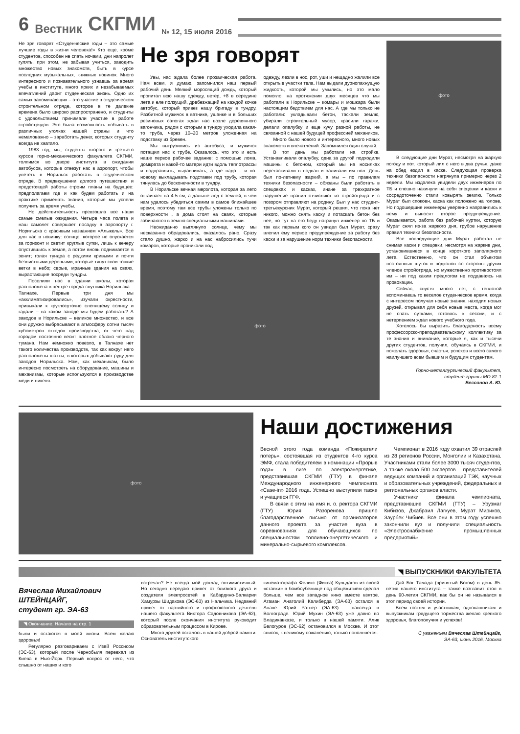6 Вестник СКГМИ № 12, 15 июля 2016
Не зря говорят «Студенческие годы – это самые лучшие годы в жизни человека!» Кто еще, кроме студентов, способен не спать ночами, дни напролет гулять, при этом, не забывая учиться, заводить множество новых знакомств, быть в курсе последних музыкальных, книжных новинок. Много интересного и познавательного узнаешь за время учебы в институте, много ярких и незабываемых впечатлений дарит студенческая жизнь. Одно их самых запоминающих – это участие в студенческом строительном отряде, которое в те далекие времена было широко распространено, и студенты с удовольствием принимали участие в работе стройотрядов. Это была возможность побывать в различных уголках нашей страны и что немаловажно – заработать денег, которых студенту всегда не хватало.
1983 год, мы, студенты второго и третьего курсов горно-механического факультета СКГМИ, толпимся во дворе института в ожидании автобусов, которые отвезут нас в аэропорт, чтобы улететь в Норильск работать в студенческом отряде. В предвкушении долгого путешествия и предстоящей работы строим планы на будущее: предполагаем где и как будем работать и на практике применять знания, которые мы успели получить за время учебы.
Но действительность превзошла все наши самые смелые ожидания. Четыре часа полета и наш самолет совершает посадку в аэропорту г. Норильска с красивым названием «Алыкель». Все для нас в новинку: солнце, которое не опускается за горизонт и светит круглые сутки, лишь к вечеру опустившись к земле, а потом вновь поднимается в зенит; голая тундра с редкими кривыми и почти безлистными деревьями, которые тянут свои тонкие ветки в небо; серые, мрачные здания на сваях, вырастающие посреди тундры.
Поселили нас в здании школы, которая расположена в центре города-спутника Норильска – Талнахе. Первые три дня мы «акклиматизировались», изучали окрестности, привыкали к круглосуточно слепящему солнцу и гадали – на каком заводе мы будем работать? А заводов в Норильске – великое множество, и все они дружно выбрасывают в атмосферу сотни тысяч кубометров отходов производства, от чего над городом постоянно весит плотное облако черного тумана. Нам немножко повезло, в Талнахе нет такого количества производств, так как вокруг него расположены шахты, в которых добывают руду для заводов Норильска. Нам, как механикам, было интересно посмотреть на оборудование, машины и механизмы, которые используются в производстве меди и никеля.
Не зря говорят
Увы, нас ждала более прозаическая работа. Нам всем, я думаю, запомнился наш первый рабочий день. Мелкий моросящий дождь, который пропитал всю нашу одежду, ветер, +8 в середине лета и еле ползущий, дребезжащий на каждой кочке автобус, который привез нашу бригаду в тундру. Разбитной мужичок в ватнике, ушанке и в больших резиновых сапогах ждал нас возле деревянного вагончика, рядом с которым в тундру уходила какая-то труба, через 10–20 метров уложенная на подставку из бревен.
Мы выгрузились из автобуса, и мужичок потащил нас к трубе. Оказалось, что это и есть наше первое рабочее задание: с помощью лома, домкрата и какой-то матери идти вдоль теплотрассы и подправлять, выравнивать, а где надо – и по-новому выкладывать подставки под трубу, которая тянулась до бесконечности в тундру.
В Норильске вечная мерзлота, которая за лето оттаивает на 4-5 см, а дальше лед с землей, в чем нам удалось убедиться самим в самое ближайшее время, поэтому там все трубы уложены только по поверхности , а дома стоят на сваях, которые забиваются в землю специальными машинами.
Неожиданно выглянуло солнце, чему мы несказанно обрадовались, оказалось рано. Сразу стало душно, жарко и на нас набросились тучи комаров, которые проникали под
одежду, лезли в нос, рот, уши и нещадно жалили все открытые участки тела. Нам выдали дурнопахнущую жидкость, которой мы умылись, но это мало помогло, на протяжении двух месяцев что мы работали в Норильске – комары и мошкара были настоящим бедствием для нас. А где мы только не работали: укладывали бетон, таскали землю, убирали строительный мусор, красили гаражи, делали опалубку и еще кучу разной работы, не связанной с нашей будущей профессией механиков.
Много было нового и интересного, много новых знакомств и впечатлений. Запомнился один случай.
В тот день мы работали на стройке. Устанавливали опалубку, одна за другой подходили машины с бетоном, который мы на носилках перетаскивали в подвал и заливали им пол. День был по-летнему жаркий, а мы – по правилам техники безопасности – обязаны были работать в спецовках и касках, иначе за трехкратное нарушение правил отчисляют из стройотряда и с позором отправляют на родину. Был у нас студент-третьекурсник Мурат, который решил, что пока нет никого, можно снять каску и потаскать бетон без нее, но тут на его беду нагрянул инженер по ТБ и так как первым кого он увидел был Мурат, сразу влепил ему первое предупреждение за работу без каски и за нарушение норм техники безопасности.
фото
фото
В следующие дни Мурат, несмотря на жаркую погоду и пот, который лил с него в два ручья, даже на обед ездил в каске. Следующая проверка техники безопасности нагрянула примерно через 2 недели. Мы издалека увидели двух инженеров по ТБ и спешно накинули на себя спецовки и каски и сосредоточенно стали ковырять землю. Только Мурат был спокоен, каска как положено на голове. Но подошедшие инженеры уверенно направились к нему и выносят второе предупреждение. Оказывается, работа без рабочей куртки, которую Мурат снял из-за жаркого дня, грубое нарушение правил техники безопасности.
Все последующие дни Мурат работал не снимая каски и спецовки, несмотря на жаркие дни, установившиеся в конце короткого заполярного лета. Естественно, что он стал объектом постоянных шуток и подколов со стороны других членов стройотряда, но мужественно противостоял им – ни под каким предлогом не поддаваясь на провокации.
Сейчас, спустя много лет, с теплотой вспоминаешь то веселое студенческое время, когда с интересом получал новые знания, находил новых друзей, открывал для себя новые места, когда мог не спать сутками, готовясь к сессии, и с нетерпением ждал нового учебного года.
Хотелось бы выразить благодарность всему профессорско-преподавательскому коллективу за те знания и внимание, которые я, как и тысячи других студентов, получил, обучаясь в СКГМИ, и пожелать здоровья, счастья, успехов и всего самого наилучшего всем бывшим и будущим студентам.
Горно-металлургический факультет,
студент группы МО-81-1
Бессонов А. Ю.
фото
Наши достижения
Весной этого года команда «Пожиратели потерь», состоявшая из студентов 4-го курса ЭМФ, стала победителем в номинации «Прорыв года» в лиге по электроэнергетике, представившая СКГМИ (ГТУ) в финале Международного инженерного чемпионата «Case-in» 2016 года. Успешно выступили также и учащиеся ГГФ.
В связи с этим на имя и. о. ректора СКГМИ (ГТУ) Юрия Разоренова пришло благодарственное письмо от организаторов данного проекта за участие вуза в соревнованиях для обучающихся по специальностям топливно-энергетического и минерально-сырьевого комплексов.
Чемпионат в 2016 году охватил 39 отраслей из 28 регионов России, Монголии и Казахстана. Участниками стали более 3000 тысяч студентов, а также около 500 экспертов – представителей ведущих компаний и организаций ТЭК, научных и образовательных учреждений, федеральных и региональных органов власти.
Участники финала чемпионата, представившие СКГМИ (ГТУ) – Урузмаг Кибизов, Джабраил Лагкуев, Мурат Мириков, Заурбек Чибиев. Все они в этом году успешно закончили вуз и получили специальность «Электроснабжение промышленных предприятий».
◥ ВЫПУСКНИКИ ФАКУЛЬТЕТА
Вячеслав Михайлович ШТЕЙНЦАЙГ,
студент гр. ЭА-63
◥ Окончание. Начало на стр. 1
были и остаются в моей жизни. Всем желаю здоровья!
Регулярно разговариваем с Изей Россисом (ЭС-63), который после Чернобыля переехал из Киева в Нью-Йорк. Первый вопрос от него, что слышно от наших и кого
встречал? Не всегда мой доклад оптимистичный. Но сегодня передаю привет от близкого друга и создателя электросетей в Кабардино-Балкарии Хамурзы Шидакова (ЭС-63) из Нальчика. Недавний привет от партийного и профсоюзного деятеля нашего факультета Виктора Садовникова (ЭА-62), который после окончания института руководит образовательным процессом в Кирове.
Много друзей осталось в нашей доброй памяти. Основатель институтского
кинематографа Феликс (Фикса) Кульдагов из своей «ставки» в бомбоубежище под общежитием сделал больше, чем все западное кино вместе взятое. Атаман Анатолий Калиберда (ЭА-63) остался в Анапе. Юрий Ратнер (ЭА-63) – навсегда в Волгограде. Юрий Мухин (ЭА-63) уже давно во Владикавказе, и только в нашей памяти. Алик Белогуров (ЭС-62) остановился в Москве. И этот список, к великому сожалению, только пополняется.
Дай Бог Тамада (принятый Богом) в день 85-летия нашего института – также возглавит стол в день 90-летия СКГМИ, как бы он не назывался в этот период своей истории.
Всем гостям и участникам, однокашникам и выпускникам грядущего торжества желаю крепкого здоровья, благополучия и успехов!
С уважением Вячеслав Штейнцайг,
ЭА-63, июнь 2016, Москва